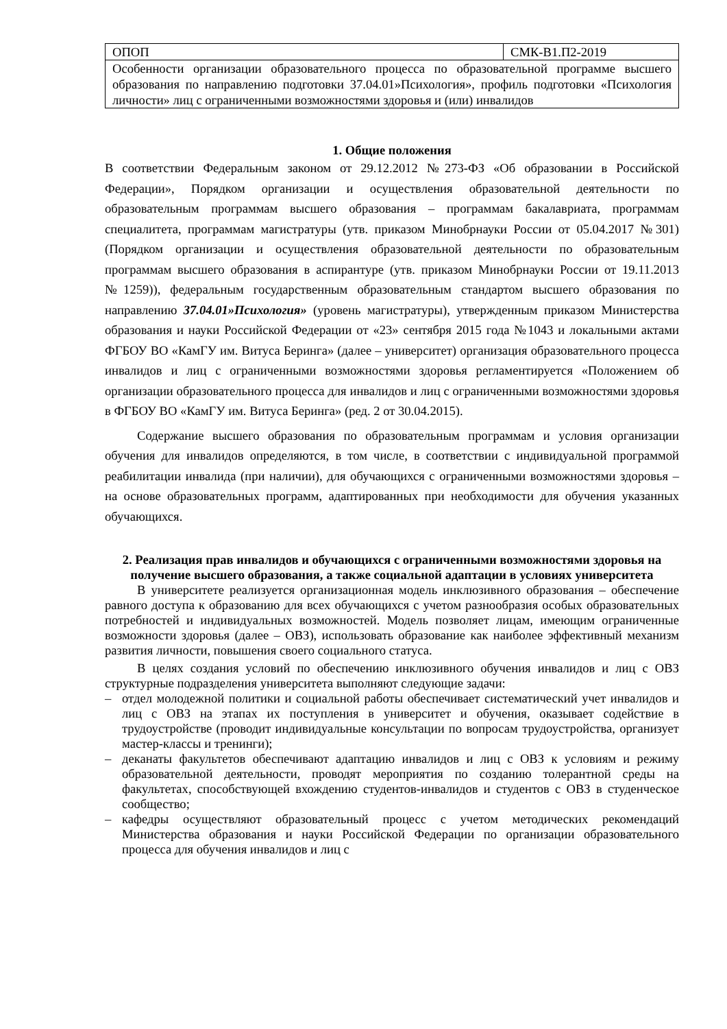| ОПОП | СМК-В1.П2-2019 |
| Особенности организации образовательного процесса по образовательной программе высшего образования по направлению подготовки 37.04.01»Психология», профиль подготовки «Психология личности» лиц с ограниченными возможностями здоровья и (или) инвалидов | |
1. Общие положения
В соответствии Федеральным законом от 29.12.2012 №273-ФЗ «Об образовании в Российской Федерации», Порядком организации и осуществления образовательной деятельности по образовательным программам высшего образования – программам бакалавриата, программам специалитета, программам магистратуры (утв. приказом Минобрнауки России от 05.04.2017 №301) (Порядком организации и осуществления образовательной деятельности по образовательным программам высшего образования в аспирантуре (утв. приказом Минобрнауки России от 19.11.2013 №1259)), федеральным государственным образовательным стандартом высшего образования по направлению 37.04.01»Психология» (уровень магистратуры), утвержденным приказом Министерства образования и науки Российской Федерации от «23» сентября 2015 года №1043 и локальными актами ФГБОУ ВО «КамГУ им. Витуса Беринга» (далее – университет) организация образовательного процесса инвалидов и лиц с ограниченными возможностями здоровья регламентируется «Положением об организации образовательного процесса для инвалидов и лиц с ограниченными возможностями здоровья в ФГБОУ ВО «КамГУ им. Витуса Беринга» (ред. 2 от 30.04.2015).
Содержание высшего образования по образовательным программам и условия организации обучения для инвалидов определяются, в том числе, в соответствии с индивидуальной программой реабилитации инвалида (при наличии), для обучающихся с ограниченными возможностями здоровья – на основе образовательных программ, адаптированных при необходимости для обучения указанных обучающихся.
2. Реализация прав инвалидов и обучающихся с ограниченными возможностями здоровья на получение высшего образования, а также социальной адаптации в условиях университета
В университете реализуется организационная модель инклюзивного образования – обеспечение равного доступа к образованию для всех обучающихся с учетом разнообразия особых образовательных потребностей и индивидуальных возможностей. Модель позволяет лицам, имеющим ограниченные возможности здоровья (далее – ОВЗ), использовать образование как наиболее эффективный механизм развития личности, повышения своего социального статуса.
В целях создания условий по обеспечению инклюзивного обучения инвалидов и лиц с ОВЗ структурные подразделения университета выполняют следующие задачи:
– отдел молодежной политики и социальной работы обеспечивает систематический учет инвалидов и лиц с ОВЗ на этапах их поступления в университет и обучения, оказывает содействие в трудоустройстве (проводит индивидуальные консультации по вопросам трудоустройства, организует мастер-классы и тренинги);
– деканаты факультетов обеспечивают адаптацию инвалидов и лиц с ОВЗ к условиям и режиму образовательной деятельности, проводят мероприятия по созданию толерантной среды на факультетах, способствующей вхождению студентов-инвалидов и студентов с ОВЗ в студенческое сообщество;
– кафедры осуществляют образовательный процесс с учетом методических рекомендаций Министерства образования и науки Российской Федерации по организации образовательного процесса для обучения инвалидов и лиц с